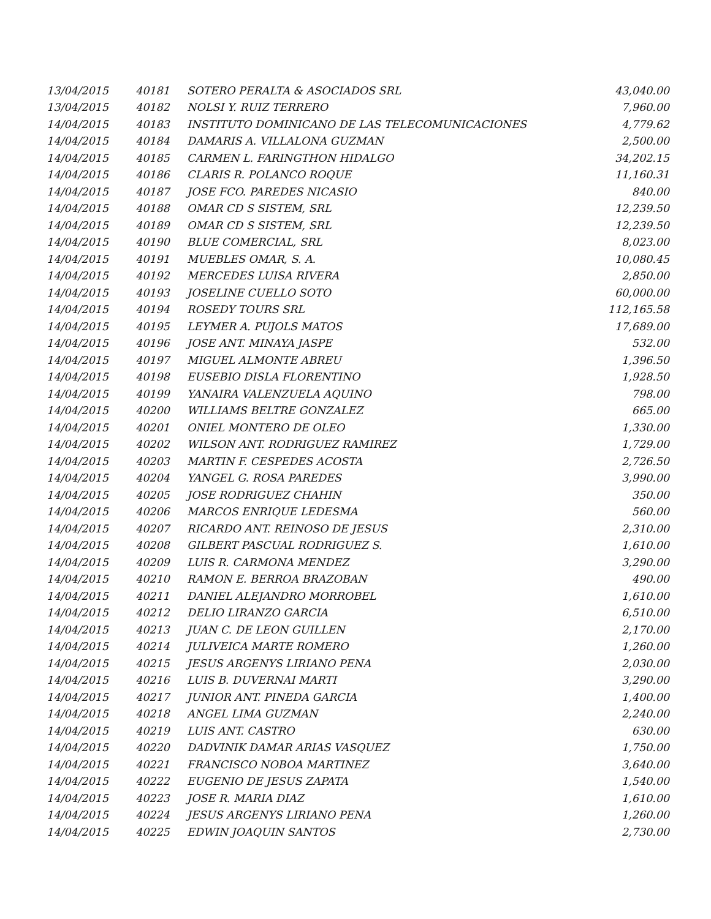| 13/04/2015 | 40181 | SOTERO PERALTA & ASOCIADOS SRL | 43,040.00 |
| 13/04/2015 | 40182 | NOLSI Y. RUIZ TERRERO | 7,960.00 |
| 14/04/2015 | 40183 | INSTITUTO DOMINICANO DE LAS TELECOMUNICACIONES | 4,779.62 |
| 14/04/2015 | 40184 | DAMARIS A. VILLALONA GUZMAN | 2,500.00 |
| 14/04/2015 | 40185 | CARMEN L. FARINGTHON HIDALGO | 34,202.15 |
| 14/04/2015 | 40186 | CLARIS R. POLANCO ROQUE | 11,160.31 |
| 14/04/2015 | 40187 | JOSE FCO. PAREDES NICASIO | 840.00 |
| 14/04/2015 | 40188 | OMAR CD S SISTEM, SRL | 12,239.50 |
| 14/04/2015 | 40189 | OMAR CD S SISTEM, SRL | 12,239.50 |
| 14/04/2015 | 40190 | BLUE COMERCIAL, SRL | 8,023.00 |
| 14/04/2015 | 40191 | MUEBLES OMAR, S. A. | 10,080.45 |
| 14/04/2015 | 40192 | MERCEDES LUISA RIVERA | 2,850.00 |
| 14/04/2015 | 40193 | JOSELINE CUELLO SOTO | 60,000.00 |
| 14/04/2015 | 40194 | ROSEDY TOURS SRL | 112,165.58 |
| 14/04/2015 | 40195 | LEYMER A. PUJOLS MATOS | 17,689.00 |
| 14/04/2015 | 40196 | JOSE ANT. MINAYA JASPE | 532.00 |
| 14/04/2015 | 40197 | MIGUEL ALMONTE ABREU | 1,396.50 |
| 14/04/2015 | 40198 | EUSEBIO DISLA FLORENTINO | 1,928.50 |
| 14/04/2015 | 40199 | YANAIRA VALENZUELA AQUINO | 798.00 |
| 14/04/2015 | 40200 | WILLIAMS BELTRE GONZALEZ | 665.00 |
| 14/04/2015 | 40201 | ONIEL MONTERO DE OLEO | 1,330.00 |
| 14/04/2015 | 40202 | WILSON ANT. RODRIGUEZ RAMIREZ | 1,729.00 |
| 14/04/2015 | 40203 | MARTIN F. CESPEDES ACOSTA | 2,726.50 |
| 14/04/2015 | 40204 | YANGEL G. ROSA PAREDES | 3,990.00 |
| 14/04/2015 | 40205 | JOSE RODRIGUEZ CHAHIN | 350.00 |
| 14/04/2015 | 40206 | MARCOS ENRIQUE LEDESMA | 560.00 |
| 14/04/2015 | 40207 | RICARDO ANT. REINOSO DE JESUS | 2,310.00 |
| 14/04/2015 | 40208 | GILBERT PASCUAL RODRIGUEZ S. | 1,610.00 |
| 14/04/2015 | 40209 | LUIS R. CARMONA MENDEZ | 3,290.00 |
| 14/04/2015 | 40210 | RAMON E. BERROA BRAZOBAN | 490.00 |
| 14/04/2015 | 40211 | DANIEL ALEJANDRO MORROBEL | 1,610.00 |
| 14/04/2015 | 40212 | DELIO LIRANZO GARCIA | 6,510.00 |
| 14/04/2015 | 40213 | JUAN C. DE LEON GUILLEN | 2,170.00 |
| 14/04/2015 | 40214 | JULIVEICA MARTE ROMERO | 1,260.00 |
| 14/04/2015 | 40215 | JESUS ARGENYS LIRIANO PENA | 2,030.00 |
| 14/04/2015 | 40216 | LUIS B. DUVERNAI MARTI | 3,290.00 |
| 14/04/2015 | 40217 | JUNIOR ANT. PINEDA GARCIA | 1,400.00 |
| 14/04/2015 | 40218 | ANGEL LIMA GUZMAN | 2,240.00 |
| 14/04/2015 | 40219 | LUIS ANT. CASTRO | 630.00 |
| 14/04/2015 | 40220 | DADVINIK DAMAR ARIAS VASQUEZ | 1,750.00 |
| 14/04/2015 | 40221 | FRANCISCO NOBOA MARTINEZ | 3,640.00 |
| 14/04/2015 | 40222 | EUGENIO DE JESUS ZAPATA | 1,540.00 |
| 14/04/2015 | 40223 | JOSE R. MARIA DIAZ | 1,610.00 |
| 14/04/2015 | 40224 | JESUS ARGENYS LIRIANO PENA | 1,260.00 |
| 14/04/2015 | 40225 | EDWIN JOAQUIN SANTOS | 2,730.00 |